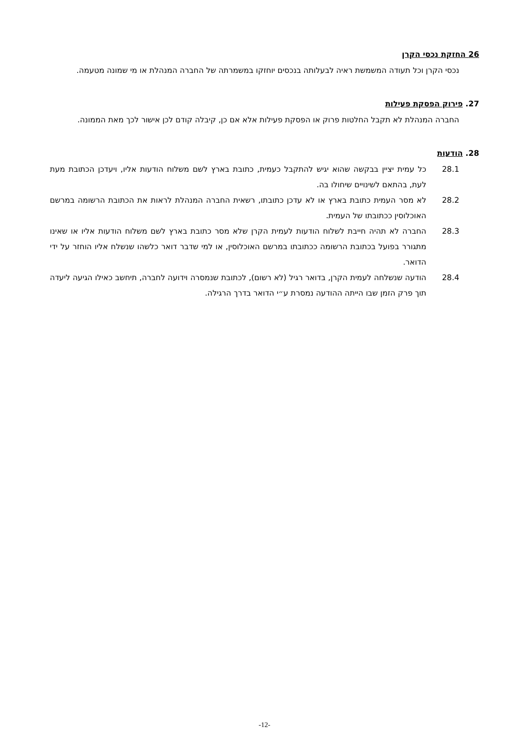26 החזקת נכסי הקרן
נכסי הקרן וכל תעודה המשמשת ראיה לבעלותה בנכסים יוחזקו במשמרתה של החברה המנהלת או מי שמונה מטעמה.
27. פירוק הפסקת פעילות
החברה המנהלת לא תקבל החלטות פרוק או הפסקת פעילות אלא אם כן, קיבלה קודם לכן אישור לכך מאת הממונה.
28. הודעות
28.1
כל עמית יציין בבקשה שהוא יגיש להתקבל כעמית, כתובת בארץ לשם משלוח הודעות אליו, ויעדכן הכתובת מעת לעת, בהתאם לשינויים שיחולו בה.
28.2
לא מסר העמית כתובת בארץ או לא עדכן כתובתו, רשאית החברה המנהלת לראות את הכתובת הרשומה במרשם האוכלוסין ככתובתו של העמית.
28.3
החברה לא תהיה חייבת לשלוח הודעות לעמית הקרן שלא מסר כתובת בארץ לשם משלוח הודעות אליו או שאינו מתגורר בפועל בכתובת הרשומה ככתובתו במרשם האוכלוסין, או למי שדבר דואר כלשהו שנשלח אליו הוחזר על ידי הדואר.
28.4
הודעה שנשלחה לעמית הקרן, בדואר רגיל (לא רשום), לכתובת שנמסרה וידועה לחברה, תיחשב כאילו הגיעה ליעדה תוך פרק הזמן שבו הייתה ההודעה נמסרת ע״י הדואר בדרך הרגילה.
-12-